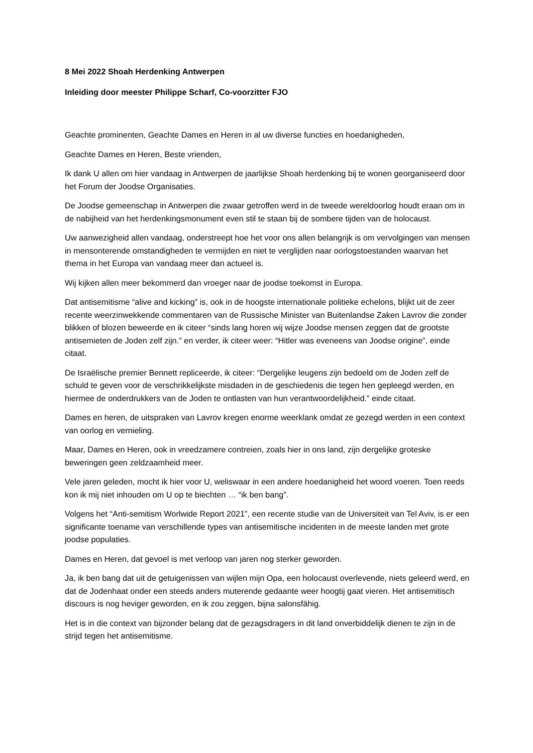8 Mei 2022 Shoah Herdenking Antwerpen
Inleiding door meester Philippe Scharf, Co-voorzitter FJO
Geachte prominenten, Geachte Dames en Heren in al uw diverse functies en hoedanigheden,
Geachte Dames en Heren, Beste vrienden,
Ik dank U allen om hier vandaag in Antwerpen de jaarlijkse Shoah herdenking bij te wonen georganiseerd door het Forum der Joodse Organisaties.
De Joodse gemeenschap in Antwerpen die zwaar getroffen werd in de tweede wereldoorlog houdt eraan om in de nabijheid van het herdenkingsmonument even stil te staan bij de sombere tijden van de holocaust.
Uw aanwezigheid allen vandaag, onderstreept hoe het voor ons allen belangrijk is om vervolgingen van mensen in mensonterende omstandigheden te vermijden en niet te verglijden naar oorlogstoestanden waarvan het thema in het Europa van vandaag meer dan actueel is.
Wij kijken allen meer bekommerd dan vroeger naar de joodse toekomst in Europa.
Dat antisemitisme “alive and kicking” is, ook in de hoogste internationale politieke echelons, blijkt uit de zeer recente weerzinwekkende commentaren van de Russische Minister van Buitenlandse Zaken Lavrov die zonder blikken of blozen beweerde en ik citeer “sinds lang horen wij wijze Joodse mensen zeggen dat de grootste antisemieten de Joden zelf zijn.” en verder, ik citeer weer: “Hitler was eveneens van Joodse origine”, einde citaat.
De Israëlische premier Bennett repliceerde, ik citeer: “Dergelijke leugens zijn bedoeld om de Joden zelf de schuld te geven voor de verschrikkelijkste misdaden in de geschiedenis die tegen hen gepleegd werden, en hiermee de onderdrukkers van de Joden te ontlasten van hun verantwoordelijkheid.” einde citaat.
Dames en heren, de uitspraken van Lavrov kregen enorme weerklank omdat ze gezegd werden in een context van oorlog en vernieling.
Maar, Dames en Heren, ook in vreedzamere contreien, zoals hier in ons land, zijn dergelijke groteske beweringen geen zeldzaamheid meer.
Vele jaren geleden, mocht ik hier voor U, weliswaar in een andere hoedanigheid het woord voeren. Toen reeds kon ik mij niet inhouden om U op te biechten … “ik ben bang”.
Volgens het “Anti-semitism Worlwide Report 2021”, een recente studie van de Universiteit van Tel Aviv, is er een significante toename van verschillende types van antisemitische incidenten in de meeste landen met grote joodse populaties.
Dames en Heren, dat gevoel is met verloop van jaren nog sterker geworden.
Ja, ik ben bang dat uit de getuigenissen van wijlen mijn Opa, een holocaust overlevende, niets geleerd werd, en dat de Jodenhaat onder een steeds anders muterende gedaante weer hoogtij gaat vieren. Het antisemitisch discours is nog heviger geworden, en ik zou zeggen, bijna salonsfähig.
Het is in die context van bijzonder belang dat de gezagsdragers in dit land onverbiddelijk dienen te zijn in de strijd tegen het antisemitisme.